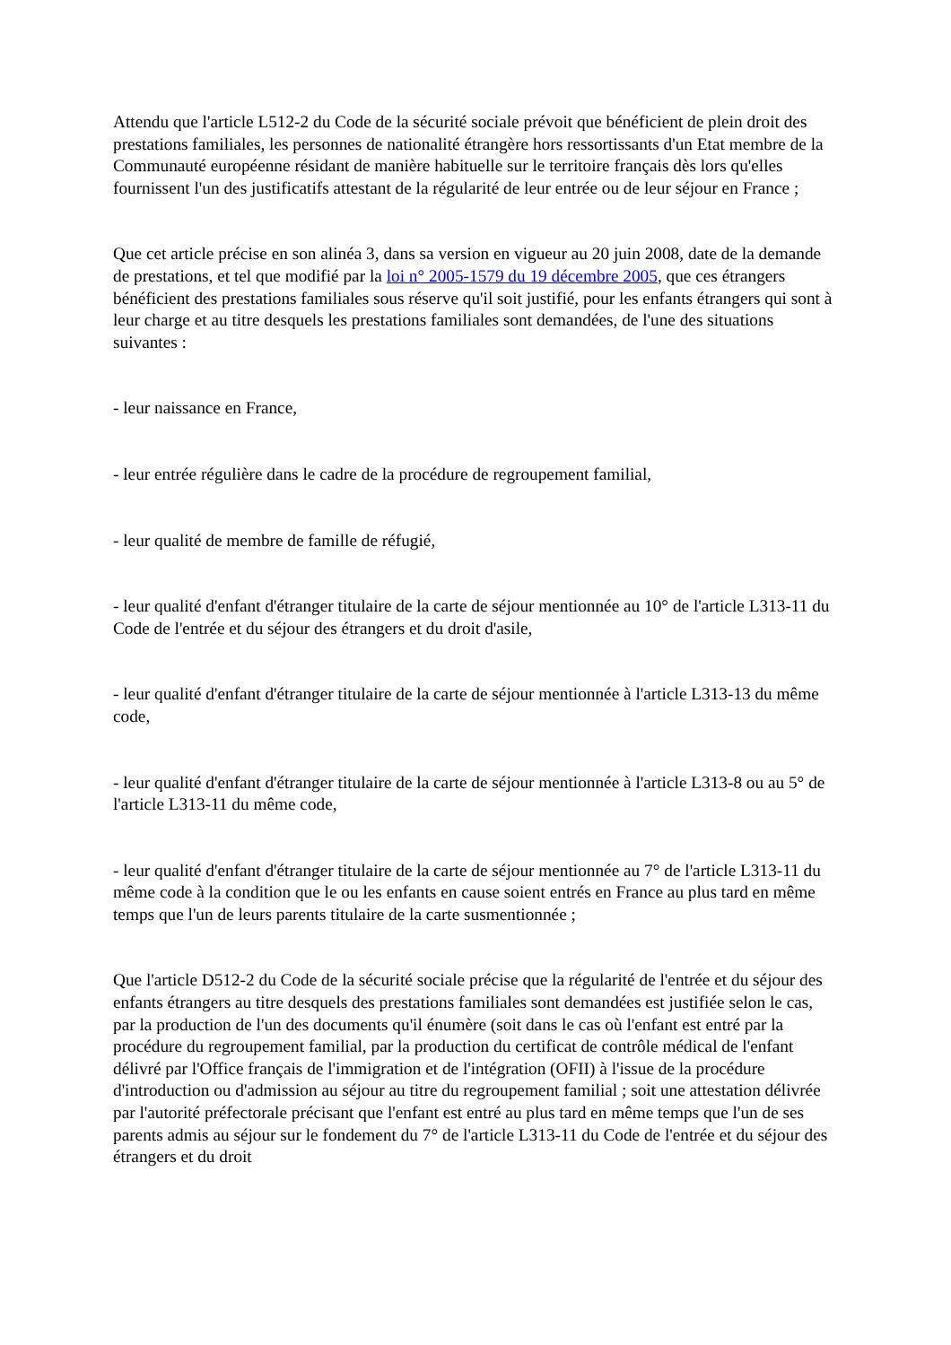Attendu que l'article L512-2 du Code de la sécurité sociale prévoit que bénéficient de plein droit des prestations familiales, les personnes de nationalité étrangère hors ressortissants d'un Etat membre de la Communauté européenne résidant de manière habituelle sur le territoire français dès lors qu'elles fournissent l'un des justificatifs attestant de la régularité de leur entrée ou de leur séjour en France ;
Que cet article précise en son alinéa 3, dans sa version en vigueur au 20 juin 2008, date de la demande de prestations, et tel que modifié par la loi n° 2005-1579 du 19 décembre 2005, que ces étrangers bénéficient des prestations familiales sous réserve qu'il soit justifié, pour les enfants étrangers qui sont à leur charge et au titre desquels les prestations familiales sont demandées, de l'une des situations suivantes :
- leur naissance en France,
- leur entrée régulière dans le cadre de la procédure de regroupement familial,
- leur qualité de membre de famille de réfugié,
- leur qualité d'enfant d'étranger titulaire de la carte de séjour mentionnée au 10° de l'article L313-11 du Code de l'entrée et du séjour des étrangers et du droit d'asile,
- leur qualité d'enfant d'étranger titulaire de la carte de séjour mentionnée à l'article L313-13 du même code,
- leur qualité d'enfant d'étranger titulaire de la carte de séjour mentionnée à l'article L313-8 ou au 5° de l'article L313-11 du même code,
- leur qualité d'enfant d'étranger titulaire de la carte de séjour mentionnée au 7° de l'article L313-11 du même code à la condition que le ou les enfants en cause soient entrés en France au plus tard en même temps que l'un de leurs parents titulaire de la carte susmentionnée ;
Que l'article D512-2 du Code de la sécurité sociale précise que la régularité de l'entrée et du séjour des enfants étrangers au titre desquels des prestations familiales sont demandées est justifiée selon le cas, par la production de l'un des documents qu'il énumère (soit dans le cas où l'enfant est entré par la procédure du regroupement familial, par la production du certificat de contrôle médical de l'enfant délivré par l'Office français de l'immigration et de l'intégration (OFII) à l'issue de la procédure d'introduction ou d'admission au séjour au titre du regroupement familial ; soit une attestation délivrée par l'autorité préfectorale précisant que l'enfant est entré au plus tard en même temps que l'un de ses parents admis au séjour sur le fondement du 7° de l'article L313-11 du Code de l'entrée et du séjour des étrangers et du droit